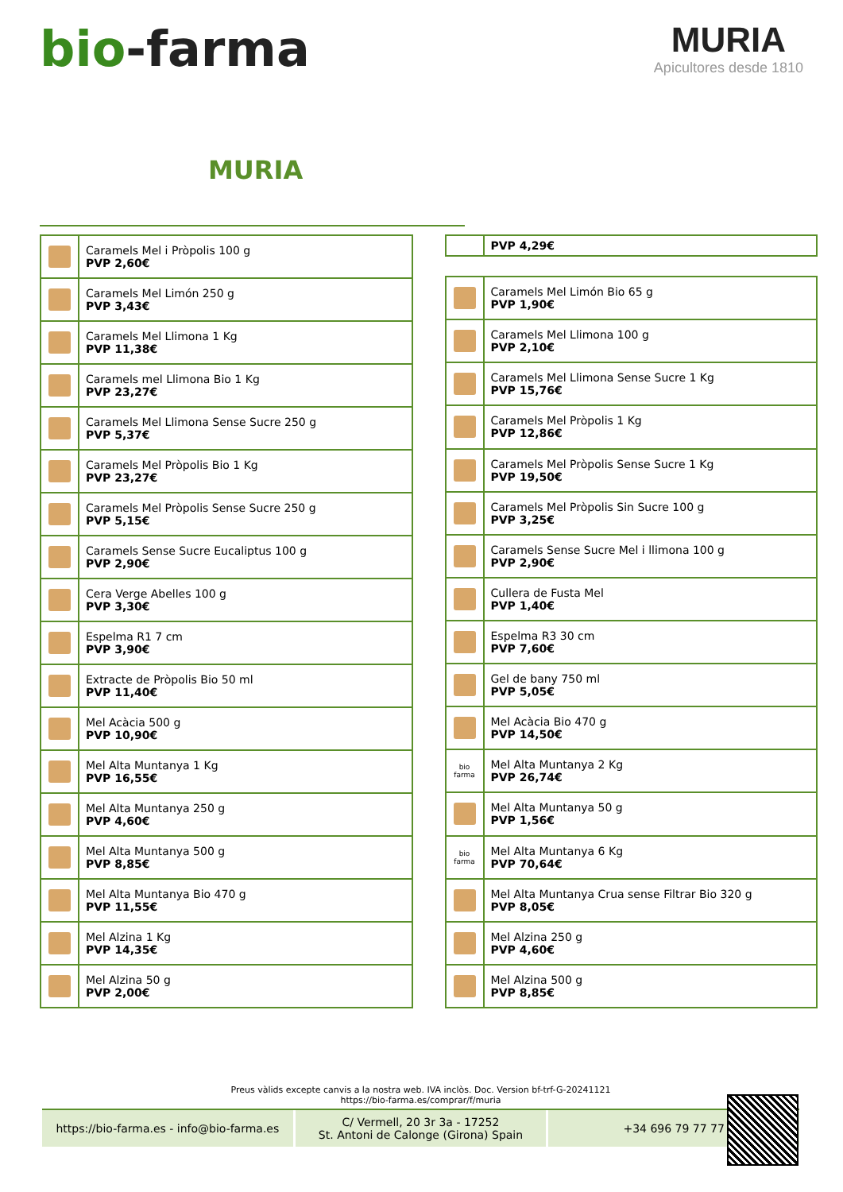bio-farma
MURIA
Apicultores desde 1810
MURIA
| | Caramels Mel i Pròpolis 100 g PVP 2,60€ |
| | Caramels Mel Limón 250 g PVP 3,43€ |
| | Caramels Mel Llimona 1 Kg PVP 11,38€ |
| | Caramels mel Llimona Bio 1 Kg PVP 23,27€ |
| | Caramels Mel Llimona Sense Sucre 250 g PVP 5,37€ |
| | Caramels Mel Pròpolis Bio 1 Kg PVP 23,27€ |
| | Caramels Mel Pròpolis Sense Sucre 250 g PVP 5,15€ |
| | Caramels Sense Sucre Eucaliptus 100 g PVP 2,90€ |
| | Cera Verge Abelles 100 g PVP 3,30€ |
| | Espelma R1 7 cm PVP 3,90€ |
| | Extracte de Pròpolis Bio 50 ml PVP 11,40€ |
| | Mel Acàcia 500 g PVP 10,90€ |
| | Mel Alta Muntanya 1 Kg PVP 16,55€ |
| | Mel Alta Muntanya 250 g PVP 4,60€ |
| | Mel Alta Muntanya 500 g PVP 8,85€ |
| | Mel Alta Muntanya Bio 470 g PVP 11,55€ |
| | Mel Alzina 1 Kg PVP 14,35€ |
| | Mel Alzina 50 g PVP 2,00€ |
| | PVP 4,29€ |
| | Caramels Mel Limón Bio 65 g PVP 1,90€ |
| | Caramels Mel Llimona 100 g PVP 2,10€ |
| | Caramels Mel Llimona Sense Sucre 1 Kg PVP 15,76€ |
| | Caramels Mel Pròpolis 1 Kg PVP 12,86€ |
| | Caramels Mel Pròpolis Sense Sucre 1 Kg PVP 19,50€ |
| | Caramels Mel Pròpolis Sin Sucre 100 g PVP 3,25€ |
| | Caramels Sense Sucre Mel i llimona 100 g PVP 2,90€ |
| | Cullera de Fusta Mel PVP 1,40€ |
| | Espelma R3 30 cm PVP 7,60€ |
| | Gel de bany 750 ml PVP 5,05€ |
| | Mel Acàcia Bio 470 g PVP 14,50€ |
| bio farma | Mel Alta Muntanya 2 Kg PVP 26,74€ |
| | Mel Alta Muntanya 50 g PVP 1,56€ |
| bio farma | Mel Alta Muntanya 6 Kg PVP 70,64€ |
| | Mel Alta Muntanya Crua sense Filtrar Bio 320 g PVP 8,05€ |
| | Mel Alzina 250 g PVP 4,60€ |
| | Mel Alzina 500 g PVP 8,85€ |
Preus vàlids excepte canvis a la nostra web. IVA inclòs. Doc. Version bf-trf-G-20241121
https://bio-farma.es/comprar/f/muria
https://bio-farma.es - info@bio-farma.es
C/ Vermell, 20 3r 3a - 17252
St. Antoni de Calonge (Girona) Spain
+34 696 79 77 77